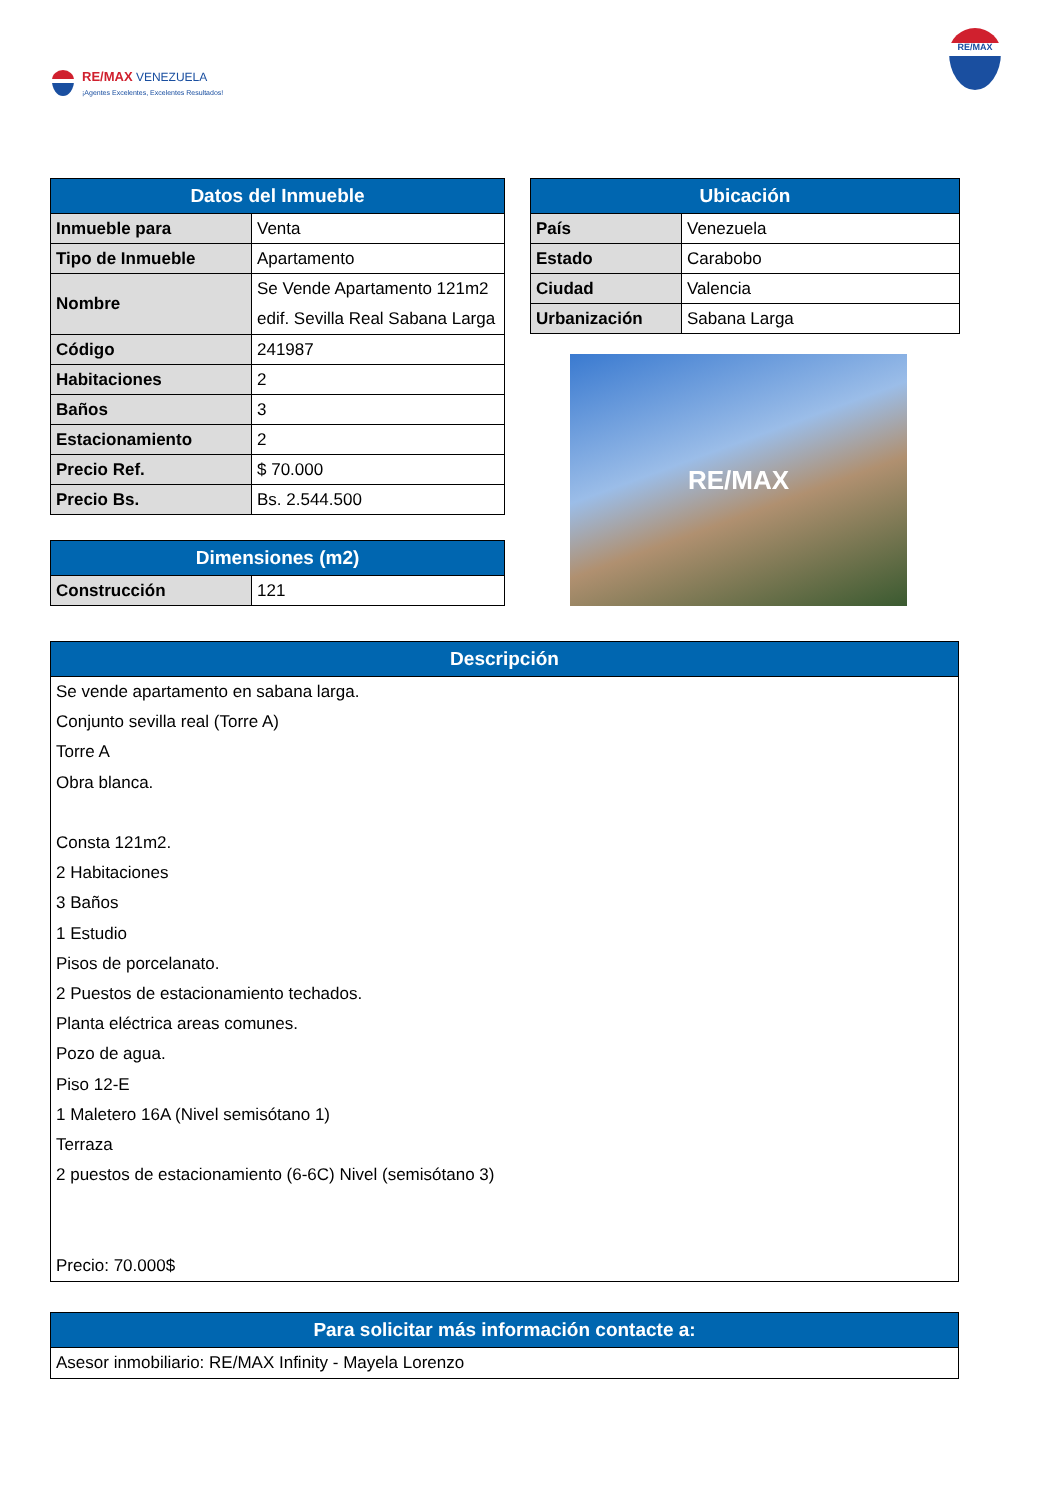RE/MAX VENEZUELA
¡Agentes Excelentes, Excelentes Resultados!
RE/MAX
| Datos del Inmueble | |
| --- | --- |
| Inmueble para | Venta |
| Tipo de Inmueble | Apartamento |
| Nombre | Se Vende Apartamento 121m2 edif. Sevilla Real Sabana Larga |
| Código | 241987 |
| Habitaciones | 2 |
| Baños | 3 |
| Estacionamiento | 2 |
| Precio Ref. | $ 70.000 |
| Precio Bs. | Bs. 2.544.500 |
| Dimensiones (m2) | |
| --- | --- |
| Construcción | 121 |
| Ubicación | |
| --- | --- |
| País | Venezuela |
| Estado | Carabobo |
| Ciudad | Valencia |
| Urbanización | Sabana Larga |
RE/MAX
| Descripción |
| --- |
| Se vende apartamento en sabana larga. Conjunto sevilla real (Torre A) Torre A Obra blanca. Consta 121m2. 2 Habitaciones 3 Baños 1 Estudio Pisos de porcelanato. 2 Puestos de estacionamiento techados. Planta eléctrica areas comunes. Pozo de agua. Piso 12-E 1 Maletero 16A (Nivel semisótano 1) Terraza 2 puestos de estacionamiento (6-6C) Nivel (semisótano 3) Precio: 70.000$ |
| Para solicitar más información contacte a: |
| --- |
| Asesor inmobiliario: RE/MAX Infinity - Mayela Lorenzo |